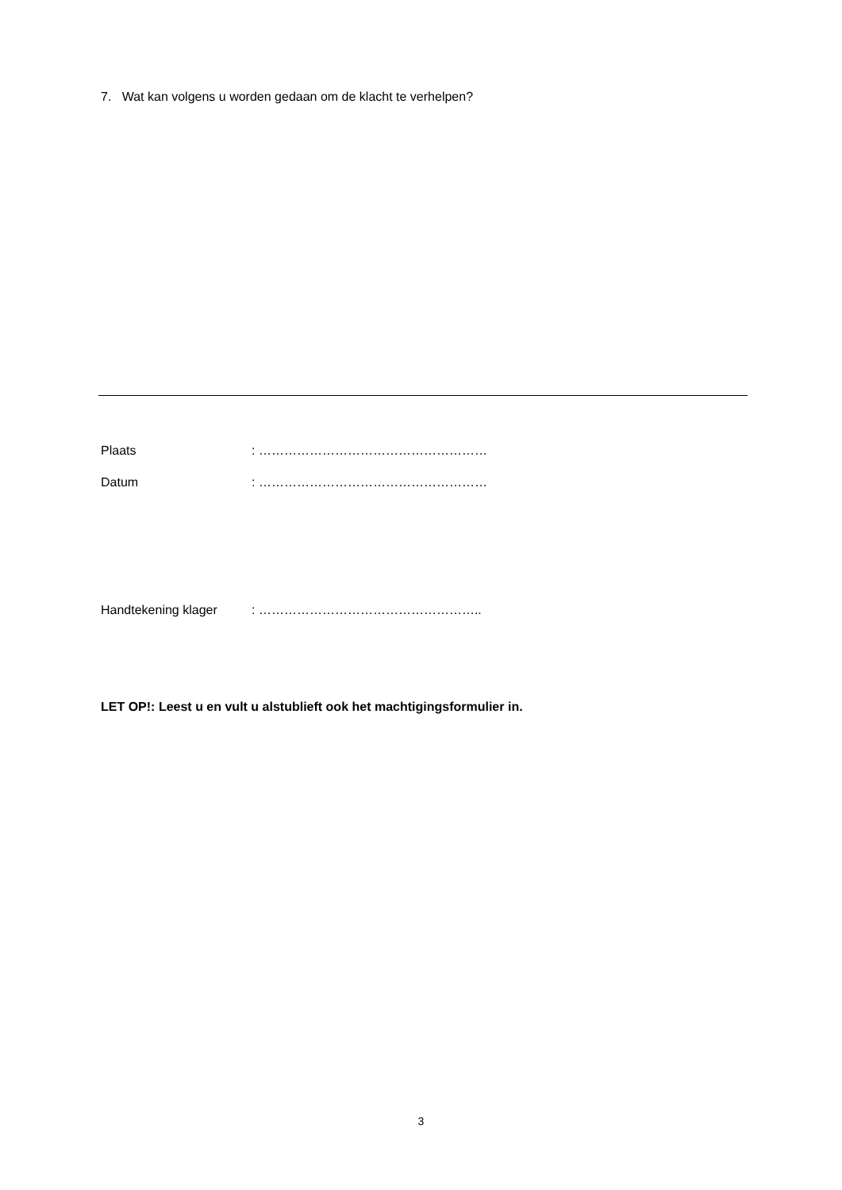7. Wat kan volgens u worden gedaan om de klacht te verhelpen?
Plaats : ………………………………………………
Datum : ………………………………………………
Handtekening klager : ……………………………………………..
LET OP!: Leest u en vult u alstublieft ook het machtigingsformulier in.
3